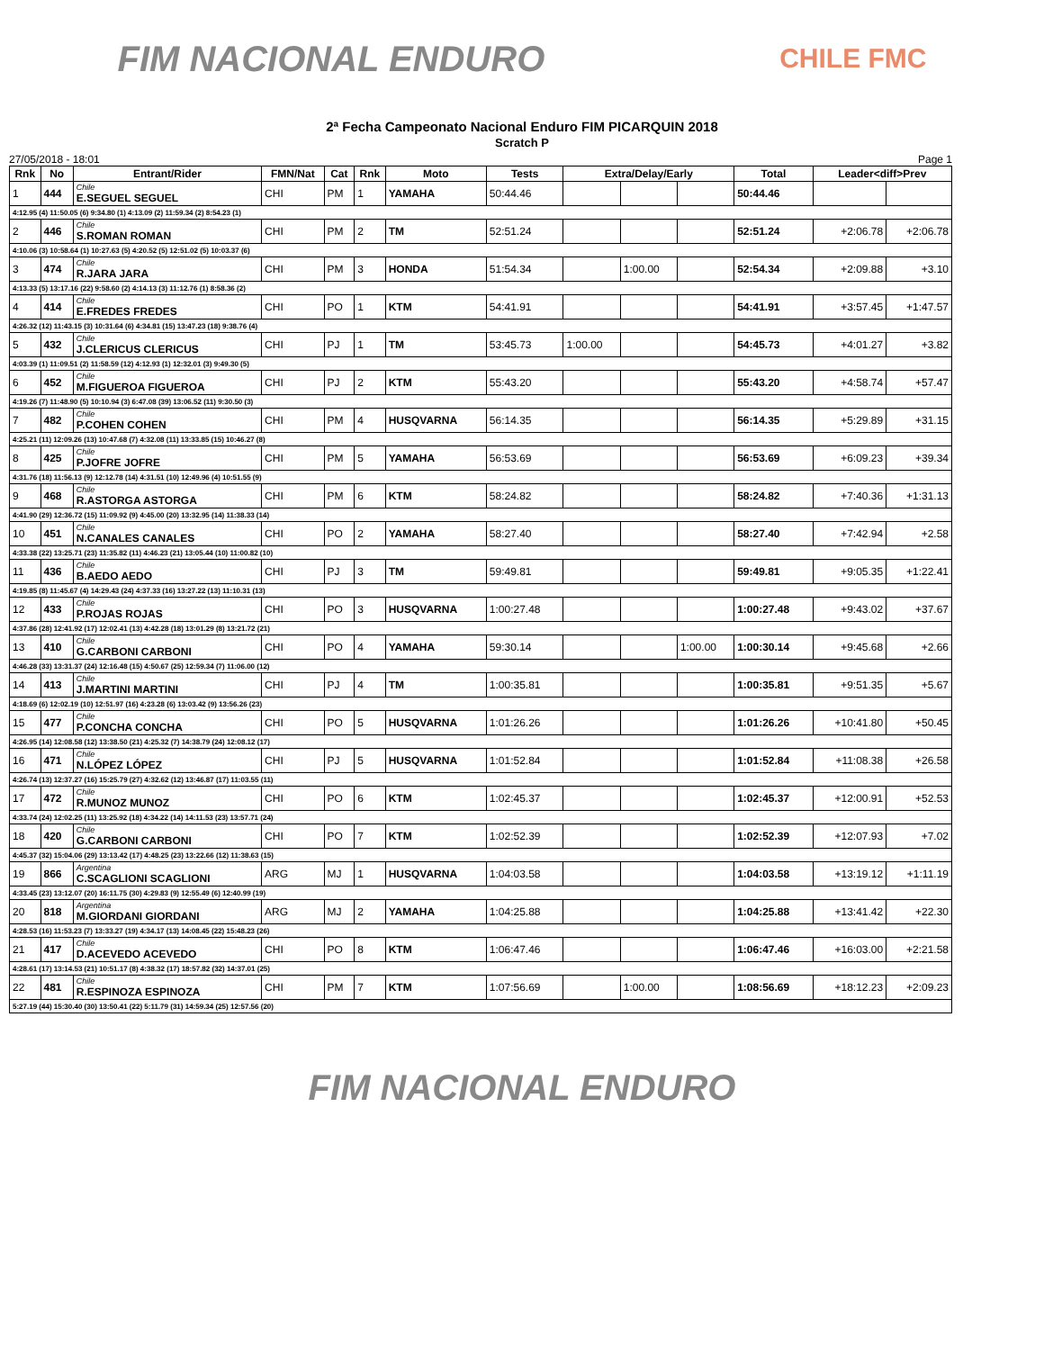FIM NACIONAL ENDURO
CHILE FMC
2ª Fecha Campeonato Nacional Enduro FIM PICARQUIN 2018
Scratch P
27/05/2018 - 18:01 Page 1
| Rnk | No | Entrant/Rider | FMN/Nat | Cat | Rnk | Moto | Tests | Extra/Delay/Early | | | Total | Leader<diff>Prev | |
| --- | --- | --- | --- | --- | --- | --- | --- | --- | --- | --- | --- | --- | --- |
| 1 | 444 | Chile E.SEGUEL SEGUEL | CHI | PM | 1 | YAMAHA | 50:44.46 | | | | 50:44.46 | | |
| 4:12.95 (4) 11:50.05 (6) 9:34.80 (1) 4:13.09 (2) 11:59.34 (2) 8:54.23 (1) | | | | | | | | | | | | | |
| 2 | 446 | Chile S.ROMAN ROMAN | CHI | PM | 2 | TM | 52:51.24 | | | | 52:51.24 | +2:06.78 | +2:06.78 |
| 4:10.06 (3) 10:58.64 (1) 10:27.63 (5) 4:20.52 (5) 12:51.02 (5) 10:03.37 (6) | | | | | | | | | | | | | |
| 3 | 474 | Chile R.JARA JARA | CHI | PM | 3 | HONDA | 51:54.34 | | 1:00.00 | | 52:54.34 | +2:09.88 | +3.10 |
| 4:13.33 (5) 13:17.16 (22) 9:58.60 (2) 4:14.13 (3) 11:12.76 (1) 8:58.36 (2) | | | | | | | | | | | | | |
| 4 | 414 | Chile E.FREDES FREDES | CHI | PO | 1 | KTM | 54:41.91 | | | | 54:41.91 | +3:57.45 | +1:47.57 |
| 4:26.32 (12) 11:43.15 (3) 10:31.64 (6) 4:34.81 (15) 13:47.23 (18) 9:38.76 (4) | | | | | | | | | | | | | |
| 5 | 432 | Chile J.CLERICUS CLERICUS | CHI | PJ | 1 | TM | 53:45.73 | 1:00.00 | | | 54:45.73 | +4:01.27 | +3.82 |
| 4:03.39 (1) 11:09.51 (2) 11:58.59 (12) 4:12.93 (1) 12:32.01 (3) 9:49.30 (5) | | | | | | | | | | | | | |
| 6 | 452 | Chile M.FIGUEROA FIGUEROA | CHI | PJ | 2 | KTM | 55:43.20 | | | | 55:43.20 | +4:58.74 | +57.47 |
| 4:19.26 (7) 11:48.90 (5) 10:10.94 (3) 6:47.08 (39) 13:06.52 (11) 9:30.50 (3) | | | | | | | | | | | | | |
| 7 | 482 | Chile P.COHEN COHEN | CHI | PM | 4 | HUSQVARNA | 56:14.35 | | | | 56:14.35 | +5:29.89 | +31.15 |
| 4:25.21 (11) 12:09.26 (13) 10:47.68 (7) 4:32.08 (11) 13:33.85 (15) 10:46.27 (8) | | | | | | | | | | | | | |
| 8 | 425 | Chile P.JOFRE JOFRE | CHI | PM | 5 | YAMAHA | 56:53.69 | | | | 56:53.69 | +6:09.23 | +39.34 |
| 4:31.76 (18) 11:56.13 (9) 12:12.78 (14) 4:31.51 (10) 12:49.96 (4) 10:51.55 (9) | | | | | | | | | | | | | |
| 9 | 468 | Chile R.ASTORGA ASTORGA | CHI | PM | 6 | KTM | 58:24.82 | | | | 58:24.82 | +7:40.36 | +1:31.13 |
| 4:41.90 (29) 12:36.72 (15) 11:09.92 (9) 4:45.00 (20) 13:32.95 (14) 11:38.33 (14) | | | | | | | | | | | | | |
| 10 | 451 | Chile N.CANALES CANALES | CHI | PO | 2 | YAMAHA | 58:27.40 | | | | 58:27.40 | +7:42.94 | +2.58 |
| 4:33.38 (22) 13:25.71 (23) 11:35.82 (11) 4:46.23 (21) 13:05.44 (10) 11:00.82 (10) | | | | | | | | | | | | | |
| 11 | 436 | Chile B.AEDO AEDO | CHI | PJ | 3 | TM | 59:49.81 | | | | 59:49.81 | +9:05.35 | +1:22.41 |
| 4:19.85 (8) 11:45.67 (4) 14:29.43 (24) 4:37.33 (16) 13:27.22 (13) 11:10.31 (13) | | | | | | | | | | | | | |
| 12 | 433 | Chile P.ROJAS ROJAS | CHI | PO | 3 | HUSQVARNA | 1:00:27.48 | | | | 1:00:27.48 | +9:43.02 | +37.67 |
| 4:37.86 (28) 12:41.92 (17) 12:02.41 (13) 4:42.28 (18) 13:01.29 (8) 13:21.72 (21) | | | | | | | | | | | | | |
| 13 | 410 | Chile G.CARBONI CARBONI | CHI | PO | 4 | YAMAHA | 59:30.14 | | | 1:00.00 | 1:00:30.14 | +9:45.68 | +2.66 |
| 4:46.28 (33) 13:31.37 (24) 12:16.48 (15) 4:50.67 (25) 12:59.34 (7) 11:06.00 (12) | | | | | | | | | | | | | |
| 14 | 413 | Chile J.MARTINI MARTINI | CHI | PJ | 4 | TM | 1:00:35.81 | | | | 1:00:35.81 | +9:51.35 | +5.67 |
| 4:18.69 (6) 12:02.19 (10) 12:51.97 (16) 4:23.28 (6) 13:03.42 (9) 13:56.26 (23) | | | | | | | | | | | | | |
| 15 | 477 | Chile P.CONCHA CONCHA | CHI | PO | 5 | HUSQVARNA | 1:01:26.26 | | | | 1:01:26.26 | +10:41.80 | +50.45 |
| 4:26.95 (14) 12:08.58 (12) 13:38.50 (21) 4:25.32 (7) 14:38.79 (24) 12:08.12 (17) | | | | | | | | | | | | | |
| 16 | 471 | Chile N.LÓPEZ LÓPEZ | CHI | PJ | 5 | HUSQVARNA | 1:01:52.84 | | | | 1:01:52.84 | +11:08.38 | +26.58 |
| 4:26.74 (13) 12:37.27 (16) 15:25.79 (27) 4:32.62 (12) 13:46.87 (17) 11:03.55 (11) | | | | | | | | | | | | | |
| 17 | 472 | Chile R.MUNOZ MUNOZ | CHI | PO | 6 | KTM | 1:02:45.37 | | | | 1:02:45.37 | +12:00.91 | +52.53 |
| 4:33.74 (24) 12:02.25 (11) 13:25.92 (18) 4:34.22 (14) 14:11.53 (23) 13:57.71 (24) | | | | | | | | | | | | | |
| 18 | 420 | Chile G.CARBONI CARBONI | CHI | PO | 7 | KTM | 1:02:52.39 | | | | 1:02:52.39 | +12:07.93 | +7.02 |
| 4:45.37 (32) 15:04.06 (29) 13:13.42 (17) 4:48.25 (23) 13:22.66 (12) 11:38.63 (15) | | | | | | | | | | | | | |
| 19 | 866 | Argentina C.SCAGLIONI SCAGLIONI | ARG | MJ | 1 | HUSQVARNA | 1:04:03.58 | | | | 1:04:03.58 | +13:19.12 | +1:11.19 |
| 4:33.45 (23) 13:12.07 (20) 16:11.75 (30) 4:29.83 (9) 12:55.49 (6) 12:40.99 (19) | | | | | | | | | | | | | |
| 20 | 818 | Argentina M.GIORDANI GIORDANI | ARG | MJ | 2 | YAMAHA | 1:04:25.88 | | | | 1:04:25.88 | +13:41.42 | +22.30 |
| 4:28.53 (16) 11:53.23 (7) 13:33.27 (19) 4:34.17 (13) 14:08.45 (22) 15:48.23 (26) | | | | | | | | | | | | | |
| 21 | 417 | Chile D.ACEVEDO ACEVEDO | CHI | PO | 8 | KTM | 1:06:47.46 | | | | 1:06:47.46 | +16:03.00 | +2:21.58 |
| 4:28.61 (17) 13:14.53 (21) 10:51.17 (8) 4:38.32 (17) 18:57.82 (32) 14:37.01 (25) | | | | | | | | | | | | | |
| 22 | 481 | Chile R.ESPINOZA ESPINOZA | CHI | PM | 7 | KTM | 1:07:56.69 | | 1:00.00 | | 1:08:56.69 | +18:12.23 | +2:09.23 |
| 5:27.19 (44) 15:30.40 (30) 13:50.41 (22) 5:11.79 (31) 14:59.34 (25) 12:57.56 (20) | | | | | | | | | | | | | |
FIM NACIONAL ENDURO